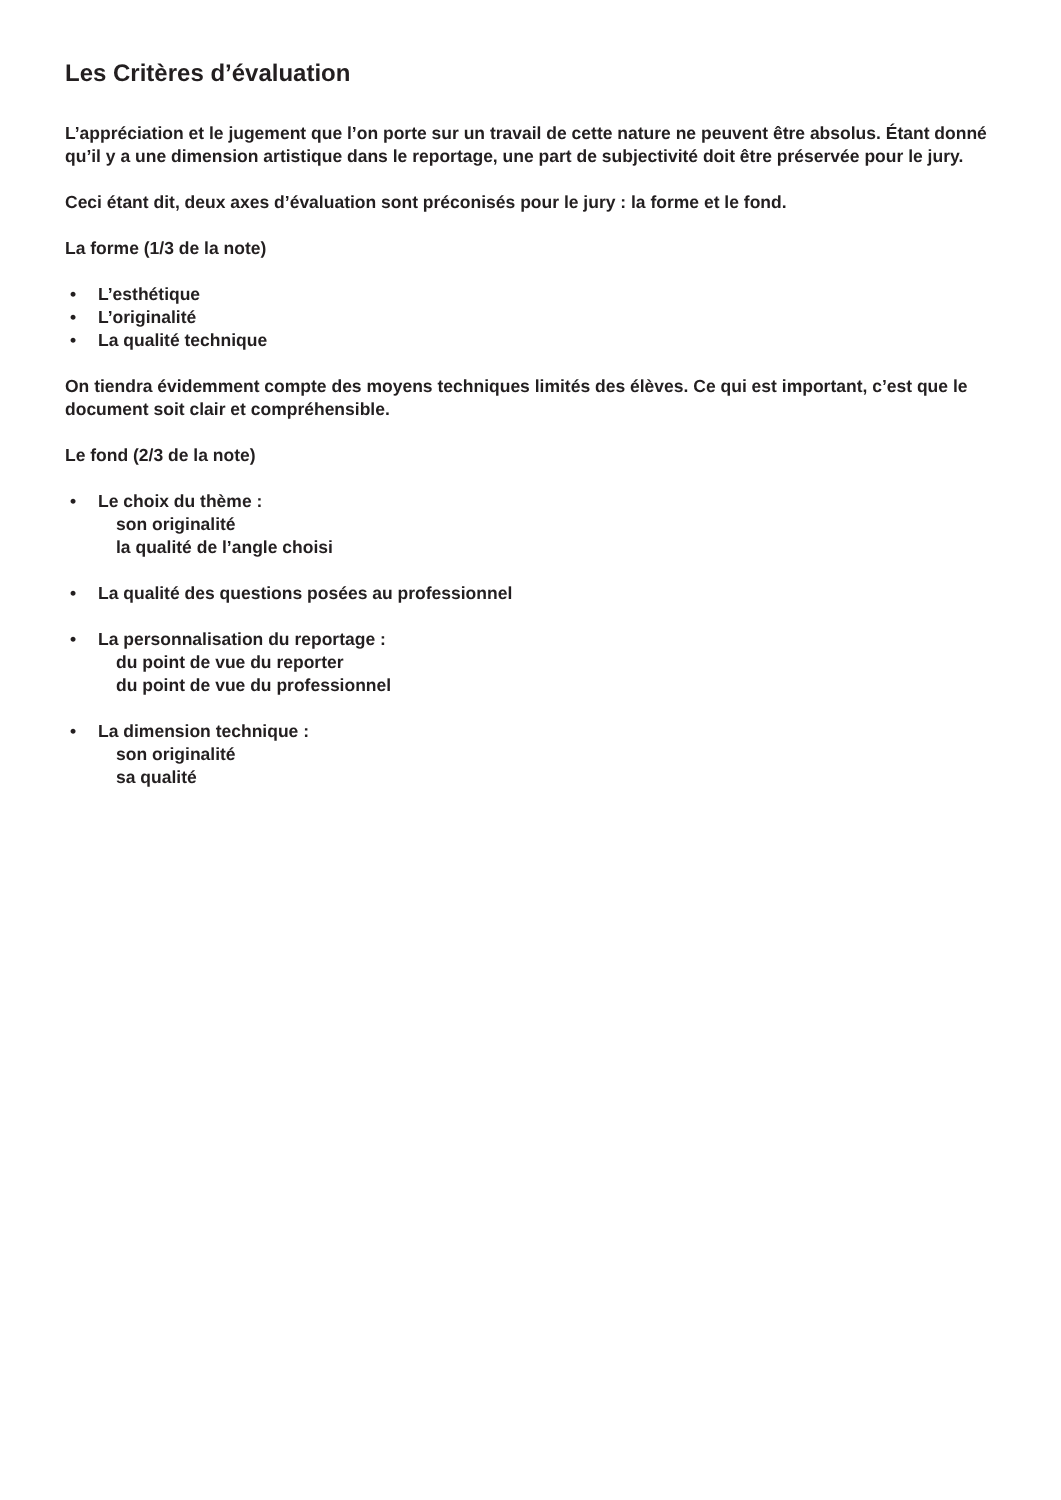Les Critères d’évaluation
L’appréciation et le jugement que l’on porte sur un travail de cette nature ne peuvent être absolus. Étant donné qu’il y a une dimension artistique dans le reportage, une part de subjectivité doit être préservée pour le jury.
Ceci étant dit, deux axes d’évaluation sont préconisés pour le jury : la forme et le fond.
La forme (1/3 de la note)
• L’esthétique
• L’originalité
• La qualité technique
On tiendra évidemment compte des moyens techniques limités des élèves. Ce qui est important, c’est que le document soit clair et compréhensible.
Le fond (2/3 de la note)
• Le choix du thème :
son originalité
la qualité de l’angle choisi
• La qualité des questions posées au professionnel
• La personnalisation du reportage :
du point de vue du reporter
du point de vue du professionnel
• La dimension technique :
son originalité
sa qualité